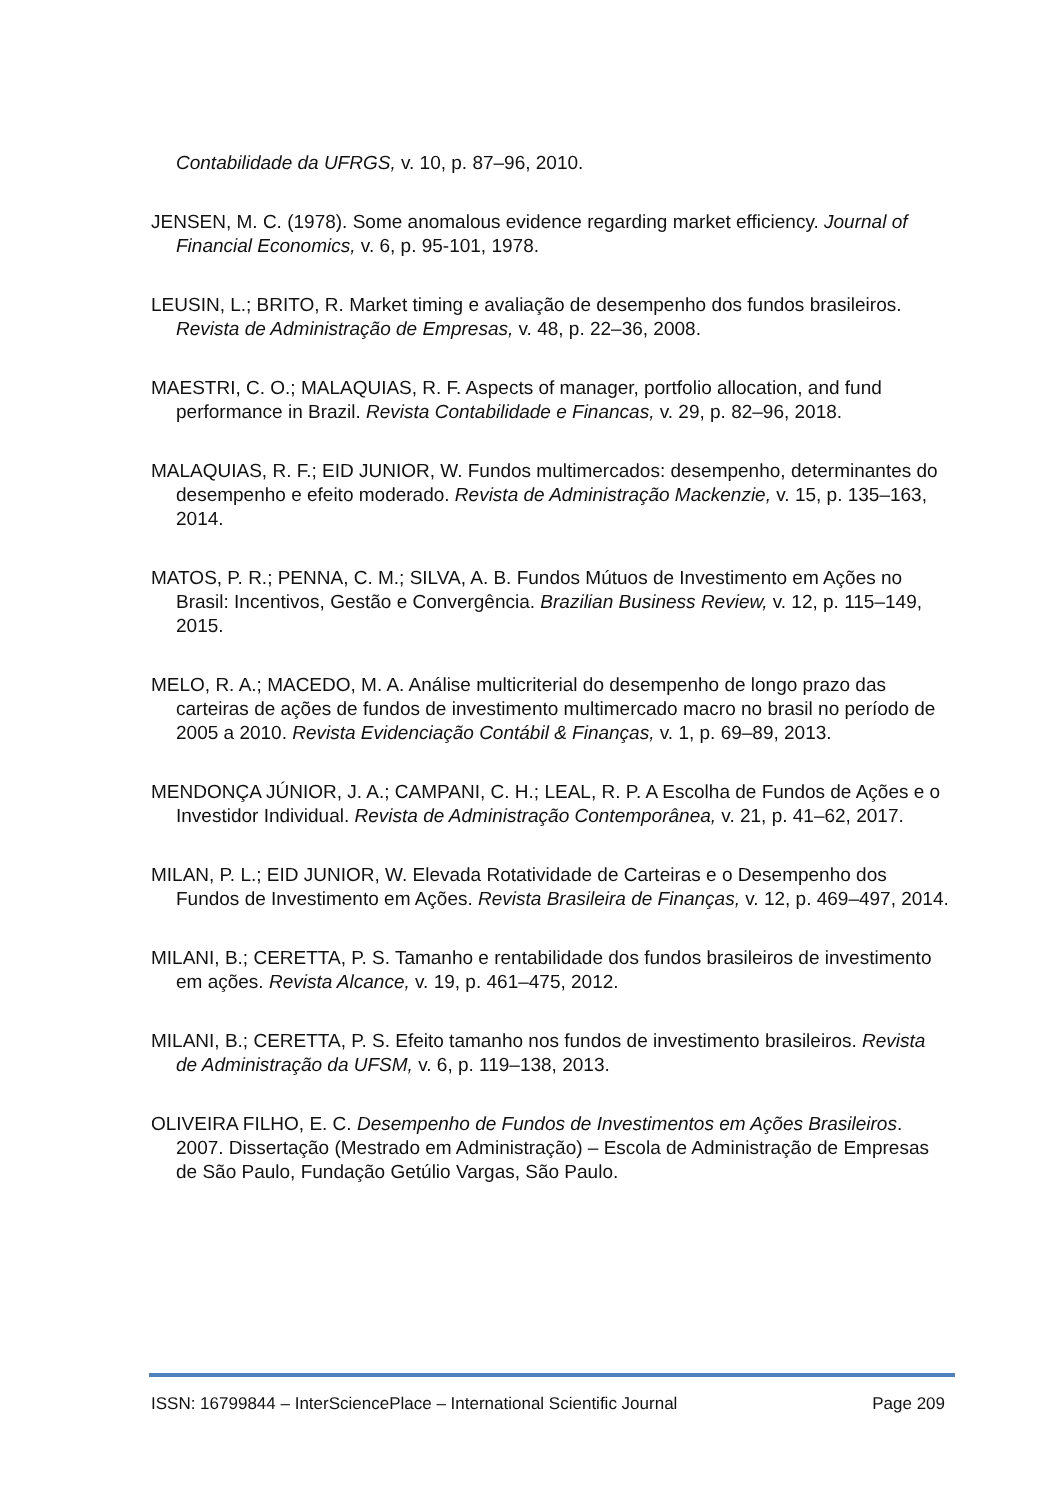Contabilidade da UFRGS, v. 10, p. 87–96, 2010.
JENSEN, M. C. (1978). Some anomalous evidence regarding market efficiency. Journal of Financial Economics, v. 6, p. 95-101, 1978.
LEUSIN, L.; BRITO, R. Market timing e avaliação de desempenho dos fundos brasileiros. Revista de Administração de Empresas, v. 48, p. 22–36, 2008.
MAESTRI, C. O.; MALAQUIAS, R. F. Aspects of manager, portfolio allocation, and fund performance in Brazil. Revista Contabilidade e Financas, v. 29, p. 82–96, 2018.
MALAQUIAS, R. F.; EID JUNIOR, W. Fundos multimercados: desempenho, determinantes do desempenho e efeito moderado. Revista de Administração Mackenzie, v. 15, p. 135–163, 2014.
MATOS, P. R.; PENNA, C. M.; SILVA, A. B. Fundos Mútuos de Investimento em Ações no Brasil: Incentivos, Gestão e Convergência. Brazilian Business Review, v. 12, p. 115–149, 2015.
MELO, R. A.; MACEDO, M. A. Análise multicriterial do desempenho de longo prazo das carteiras de ações de fundos de investimento multimercado macro no brasil no período de 2005 a 2010. Revista Evidenciação Contábil & Finanças, v. 1, p. 69–89, 2013.
MENDONÇA JÚNIOR, J. A.; CAMPANI, C. H.; LEAL, R. P. A Escolha de Fundos de Ações e o Investidor Individual. Revista de Administração Contemporânea, v. 21, p. 41–62, 2017.
MILAN, P. L.; EID JUNIOR, W. Elevada Rotatividade de Carteiras e o Desempenho dos Fundos de Investimento em Ações. Revista Brasileira de Finanças, v. 12, p. 469–497, 2014.
MILANI, B.; CERETTA, P. S. Tamanho e rentabilidade dos fundos brasileiros de investimento em ações. Revista Alcance, v. 19, p. 461–475, 2012.
MILANI, B.; CERETTA, P. S. Efeito tamanho nos fundos de investimento brasileiros. Revista de Administração da UFSM, v. 6, p. 119–138, 2013.
OLIVEIRA FILHO, E. C. Desempenho de Fundos de Investimentos em Ações Brasileiros. 2007. Dissertação (Mestrado em Administração) – Escola de Administração de Empresas de São Paulo, Fundação Getúlio Vargas, São Paulo.
ISSN: 16799844 – InterSciencePlace – International Scientific Journal Page 209